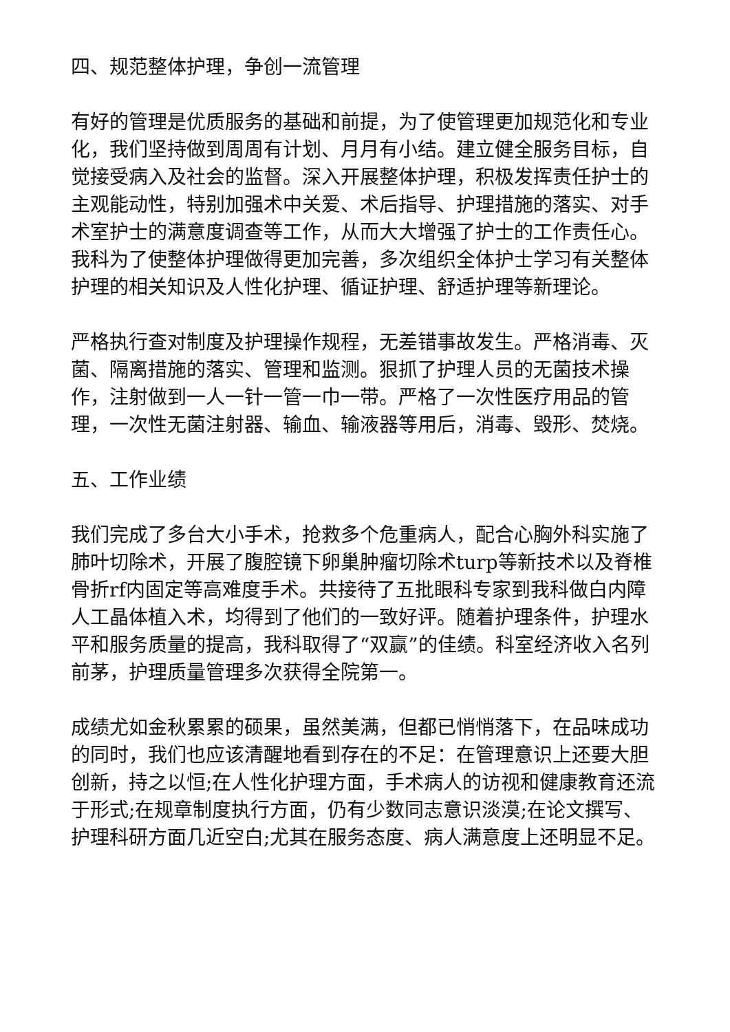四、规范整体护理，争创一流管理
有好的管理是优质服务的基础和前提，为了使管理更加规范化和专业化，我们坚持做到周周有计划、月月有小结。建立健全服务目标，自觉接受病入及社会的监督。深入开展整体护理，积极发挥责任护士的主观能动性，特别加强术中关爱、术后指导、护理措施的落实、对手术室护士的满意度调查等工作，从而大大增强了护士的工作责任心。我科为了使整体护理做得更加完善，多次组织全体护士学习有关整体护理的相关知识及人性化护理、循证护理、舒适护理等新理论。
严格执行查对制度及护理操作规程，无差错事故发生。严格消毒、灭菌、隔离措施的落实、管理和监测。狠抓了护理人员的无菌技术操作，注射做到一人一针一管一巾一带。严格了一次性医疗用品的管理，一次性无菌注射器、输血、输液器等用后，消毒、毁形、焚烧。
五、工作业绩
我们完成了多台大小手术，抢救多个危重病人，配合心胸外科实施了肺叶切除术，开展了腹腔镜下卵巢肿瘤切除术turp等新技术以及脊椎骨折rf内固定等高难度手术。共接待了五批眼科专家到我科做白内障人工晶体植入术，均得到了他们的一致好评。随着护理条件，护理水平和服务质量的提高，我科取得了“双赢”的佳绩。科室经济收入名列前茅，护理质量管理多次获得全院第一。
成绩尤如金秋累累的硕果，虽然美满，但都已悄悄落下，在品味成功的同时，我们也应该清醒地看到存在的不足：在管理意识上还要大胆创新，持之以恒;在人性化护理方面，手术病人的访视和健康教育还流于形式;在规章制度执行方面，仍有少数同志意识淡漠;在论文撰写、护理科研方面几近空白;尤其在服务态度、病人满意度上还明显不足。